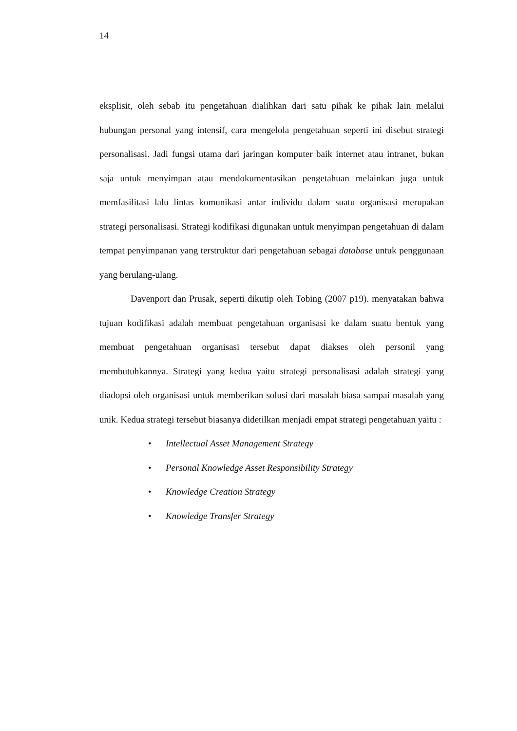14
eksplisit, oleh sebab itu pengetahuan dialihkan dari satu pihak ke pihak lain melalui hubungan personal yang intensif, cara mengelola pengetahuan seperti ini disebut strategi personalisasi. Jadi fungsi utama dari jaringan komputer baik internet atau intranet, bukan saja untuk menyimpan atau mendokumentasikan pengetahuan melainkan juga untuk memfasilitasi lalu lintas komunikasi antar individu dalam suatu organisasi merupakan strategi personalisasi. Strategi kodifikasi digunakan untuk menyimpan pengetahuan di dalam tempat penyimpanan yang terstruktur dari pengetahuan sebagai database untuk penggunaan yang berulang-ulang.
Davenport dan Prusak, seperti dikutip oleh Tobing (2007 p19). menyatakan bahwa tujuan kodifikasi adalah membuat pengetahuan organisasi ke dalam suatu bentuk yang membuat pengetahuan organisasi tersebut dapat diakses oleh personil yang membutuhkannya. Strategi yang kedua yaitu strategi personalisasi adalah strategi yang diadopsi oleh organisasi untuk memberikan solusi dari masalah biasa sampai masalah yang unik. Kedua strategi tersebut biasanya didetilkan menjadi empat strategi pengetahuan yaitu :
• Intellectual Asset Management Strategy
• Personal Knowledge Asset Responsibility Strategy
• Knowledge Creation Strategy
• Knowledge Transfer Strategy